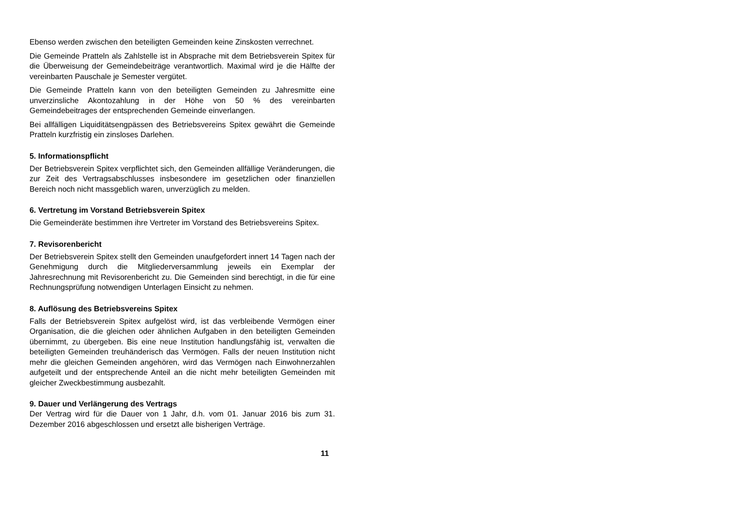Ebenso werden zwischen den beteiligten Gemeinden keine Zinskosten verrechnet.
Die Gemeinde Pratteln als Zahlstelle ist in Absprache mit dem Betriebsverein Spitex für die Überweisung der Gemeindebeiträge verantwortlich. Maximal wird je die Hälfte der vereinbarten Pauschale je Semester vergütet.
Die Gemeinde Pratteln kann von den beteiligten Gemeinden zu Jahresmitte eine unverzinsliche Akontozahlung in der Höhe von 50 % des vereinbarten Gemeindebeitrages der entsprechenden Gemeinde einverlangen.
Bei allfälligen Liquiditätsengpässen des Betriebsvereins Spitex gewährt die Gemeinde Pratteln kurzfristig ein zinsloses Darlehen.
5. Informationspflicht
Der Betriebsverein Spitex verpflichtet sich, den Gemeinden allfällige Veränderungen, die zur Zeit des Vertragsabschlusses insbesondere im gesetzlichen oder finanziellen Bereich noch nicht massgeblich waren, unverzüglich zu melden.
6. Vertretung im Vorstand Betriebsverein Spitex
Die Gemeinderäte bestimmen ihre Vertreter im Vorstand des Betriebsvereins Spitex.
7. Revisorenbericht
Der Betriebsverein Spitex stellt den Gemeinden unaufgefordert innert 14 Tagen nach der Genehmigung durch die Mitgliederversammlung jeweils ein Exemplar der Jahresrechnung mit Revisorenbericht zu. Die Gemeinden sind berechtigt, in die für eine Rechnungsprüfung notwendigen Unterlagen Einsicht zu nehmen.
8. Auflösung des Betriebsvereins Spitex
Falls der Betriebsverein Spitex aufgelöst wird, ist das verbleibende Vermögen einer Organisation, die die gleichen oder ähnlichen Aufgaben in den beteiligten Gemeinden übernimmt, zu übergeben. Bis eine neue Institution handlungsfähig ist, verwalten die beteiligten Gemeinden treuhänderisch das Vermögen. Falls der neuen Institution nicht mehr die gleichen Gemeinden angehören, wird das Vermögen nach Einwohnerzahlen aufgeteilt und der entsprechende Anteil an die nicht mehr beteiligten Gemeinden mit gleicher Zweckbestimmung ausbezahlt.
9. Dauer und Verlängerung des Vertrags
Der Vertrag wird für die Dauer von 1 Jahr, d.h. vom 01. Januar 2016 bis zum 31. Dezember 2016 abgeschlossen und ersetzt alle bisherigen Verträge.
11